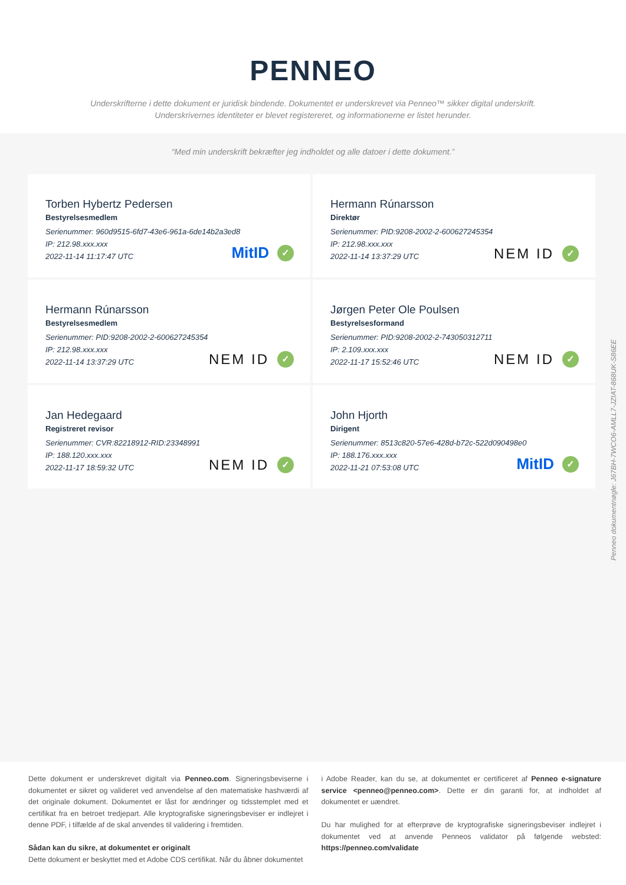PENNEO
Underskrifterne i dette dokument er juridisk bindende. Dokumentet er underskrevet via Penneo™ sikker digital underskrift.
Underskrivernes identiteter er blevet registereret, og informationerne er listet herunder.
“Med min underskrift bekræfter jeg indholdet og alle datoer i dette dokument.”
Torben Hybertz Pedersen
Bestyrelsesmedlem
Serienummer: 960d9515-6fd7-43e6-961a-6de14b2a3ed8
IP: 212.98.xxx.xxx
2022-11-14 11:17:47 UTC
MitID ✓
Hermann Rúnarsson
Direktør
Serienummer: PID:9208-2002-2-600627245354
IP: 212.98.xxx.xxx
2022-11-14 13:37:29 UTC
NEM ID ✓
Hermann Rúnarsson
Bestyrelsesmedlem
Serienummer: PID:9208-2002-2-600627245354
IP: 212.98.xxx.xxx
2022-11-14 13:37:29 UTC
NEM ID ✓
Jørgen Peter Ole Poulsen
Bestyrelsesformand
Serienummer: PID:9208-2002-2-743050312711
IP: 2.109.xxx.xxx
2022-11-17 15:52:46 UTC
NEM ID ✓
Jan Hedegaard
Registreret revisor
Serienummer: CVR:82218912-RID:23348991
IP: 188.120.xxx.xxx
2022-11-17 18:59:32 UTC
NEM ID ✓
John Hjorth
Dirigent
Serienummer: 8513c820-57e6-428d-b72c-522d090498e0
IP: 188.176.xxx.xxx
2022-11-21 07:53:08 UTC
MitID ✓
Penneo dokumentnøgle: J67BH-7WCO6-AMLL7-JZIAT-868UK-S86EE
Dette dokument er underskrevet digitalt via Penneo.com. Signeringsbeviserne i dokumentet er sikret og valideret ved anvendelse af den matematiske hashværdi af det originale dokument. Dokumentet er låst for ændringer og tidsstemplet med et certifikat fra en betroet tredjepart. Alle kryptografiske signeringsbeviser er indlejret i denne PDF, i tilfælde af de skal anvendes til validering i fremtiden.
Sådan kan du sikre, at dokumentet er originalt
Dette dokument er beskyttet med et Adobe CDS certifikat. Når du åbner dokumentet
i Adobe Reader, kan du se, at dokumentet er certificeret af Penneo e-signature service <penneo@penneo.com>. Dette er din garanti for, at indholdet af dokumentet er uændret.
Du har mulighed for at efterprøve de kryptografiske signeringsbeviser indlejret i dokumentet ved at anvende Penneos validator på følgende websted: https://penneo.com/validate